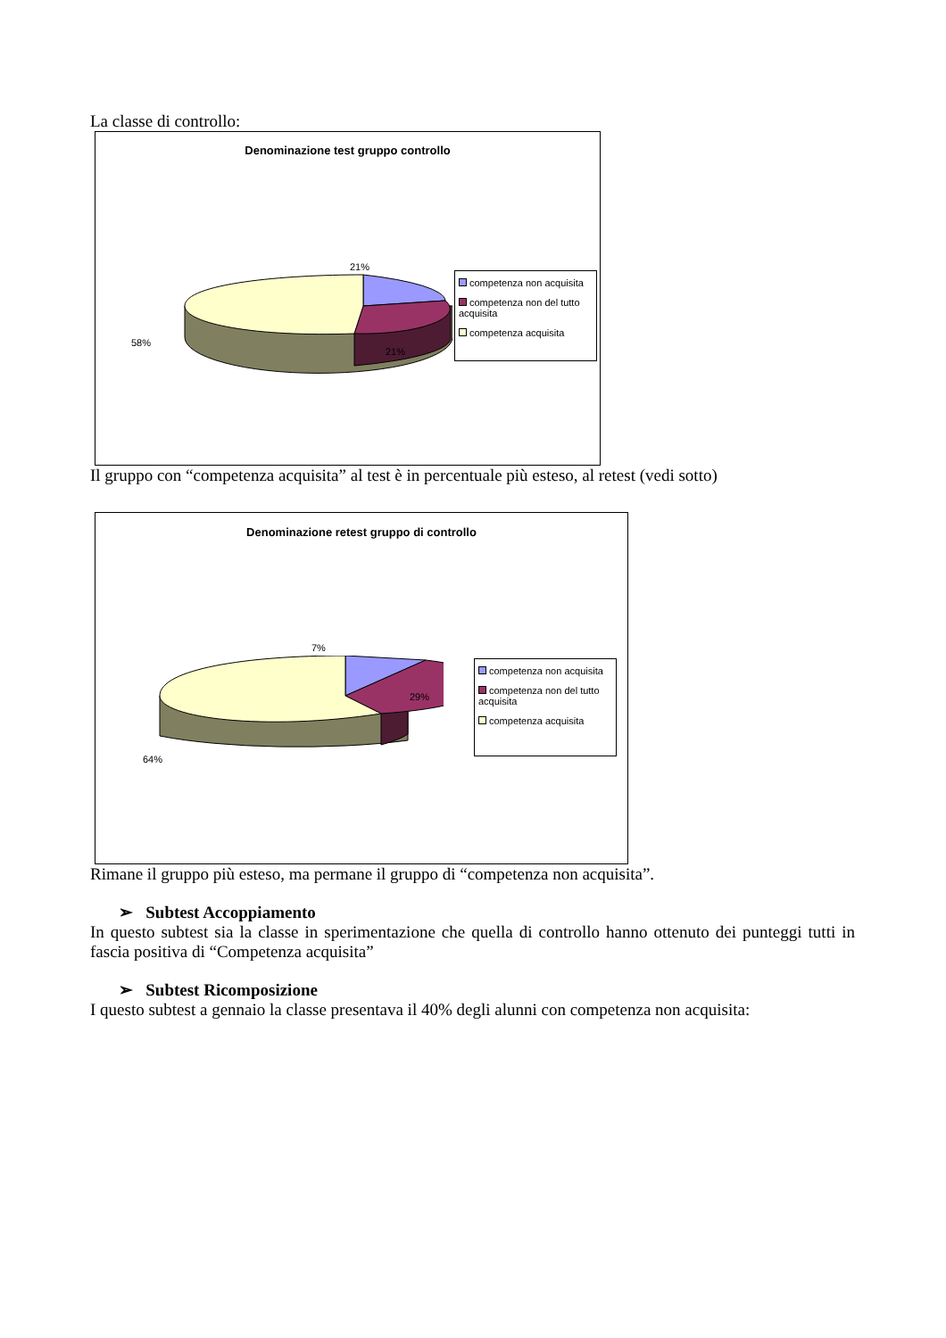La classe di controllo:
Denominazione test gruppo controllo
21%
21%
58%
competenza non acquisita
competenza non del tutto acquisita
competenza acquisita
Il gruppo con “competenza acquisita” al test è in percentuale più esteso, al retest (vedi sotto)
Denominazione retest gruppo di controllo
7%
29%
64%
competenza non acquisita
competenza non del tutto acquisita
competenza acquisita
Rimane il gruppo più esteso, ma permane il gruppo di “competenza non acquisita”.
➢ Subtest Accoppiamento
In questo subtest sia la classe in sperimentazione che quella di controllo hanno ottenuto dei punteggi tutti in fascia positiva di “Competenza acquisita”
➢ Subtest Ricomposizione
I questo subtest a gennaio la classe presentava il 40% degli alunni con competenza non acquisita: